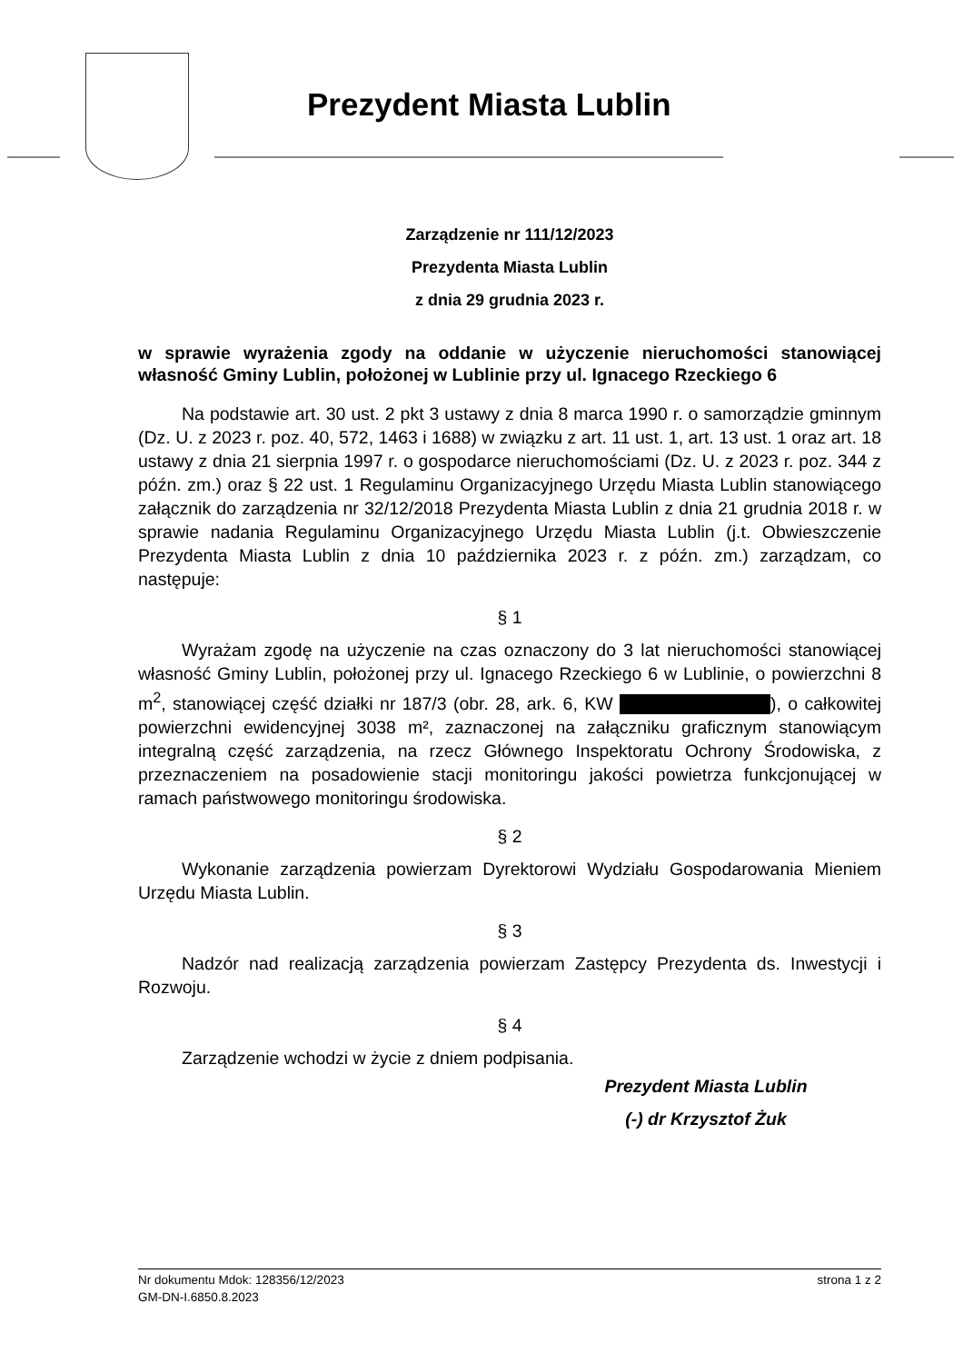Prezydent Miasta Lublin
Zarządzenie nr 111/12/2023
Prezydenta Miasta Lublin
z dnia 29 grudnia 2023 r.
w sprawie wyrażenia zgody na oddanie w użyczenie nieruchomości stanowiącej własność Gminy Lublin, położonej w Lublinie przy ul. Ignacego Rzeckiego 6
Na podstawie art. 30 ust. 2 pkt 3 ustawy z dnia 8 marca 1990 r. o samorządzie gminnym (Dz. U. z 2023 r. poz. 40, 572, 1463 i 1688) w związku z art. 11 ust. 1, art. 13 ust. 1 oraz art. 18 ustawy z dnia 21 sierpnia 1997 r. o gospodarce nieruchomościami (Dz. U. z 2023 r. poz. 344 z późn. zm.) oraz § 22 ust. 1 Regulaminu Organizacyjnego Urzędu Miasta Lublin stanowiącego załącznik do zarządzenia nr 32/12/2018 Prezydenta Miasta Lublin z dnia 21 grudnia 2018 r. w sprawie nadania Regulaminu Organizacyjnego Urzędu Miasta Lublin (j.t. Obwieszczenie Prezydenta Miasta Lublin z dnia 10 października 2023 r. z późn. zm.) zarządzam, co następuje:
§ 1
Wyrażam zgodę na użyczenie na czas oznaczony do 3 lat nieruchomości stanowiącej własność Gminy Lublin, położonej przy ul. Ignacego Rzeckiego 6 w Lublinie, o powierzchni 8 m<sup>2</sup>, stanowiącej część działki nr 187/3 (obr. 28, ark. 6, KW ), o całkowitej powierzchni ewidencyjnej 3038 m², zaznaczonej na załączniku graficznym stanowiącym integralną część zarządzenia, na rzecz Głównego Inspektoratu Ochrony Środowiska, z przeznaczeniem na posadowienie stacji monitoringu jakości powietrza funkcjonującej w ramach państwowego monitoringu środowiska.
§ 2
Wykonanie zarządzenia powierzam Dyrektorowi Wydziału Gospodarowania Mieniem Urzędu Miasta Lublin.
§ 3
Nadzór nad realizacją zarządzenia powierzam Zastępcy Prezydenta ds. Inwestycji i Rozwoju.
§ 4
Zarządzenie wchodzi w życie z dniem podpisania.
Prezydent Miasta Lublin
(-) dr Krzysztof Żuk
Nr dokumentu Mdok: 128356/12/2023 strona 1 z 2
GM-DN-I.6850.8.2023